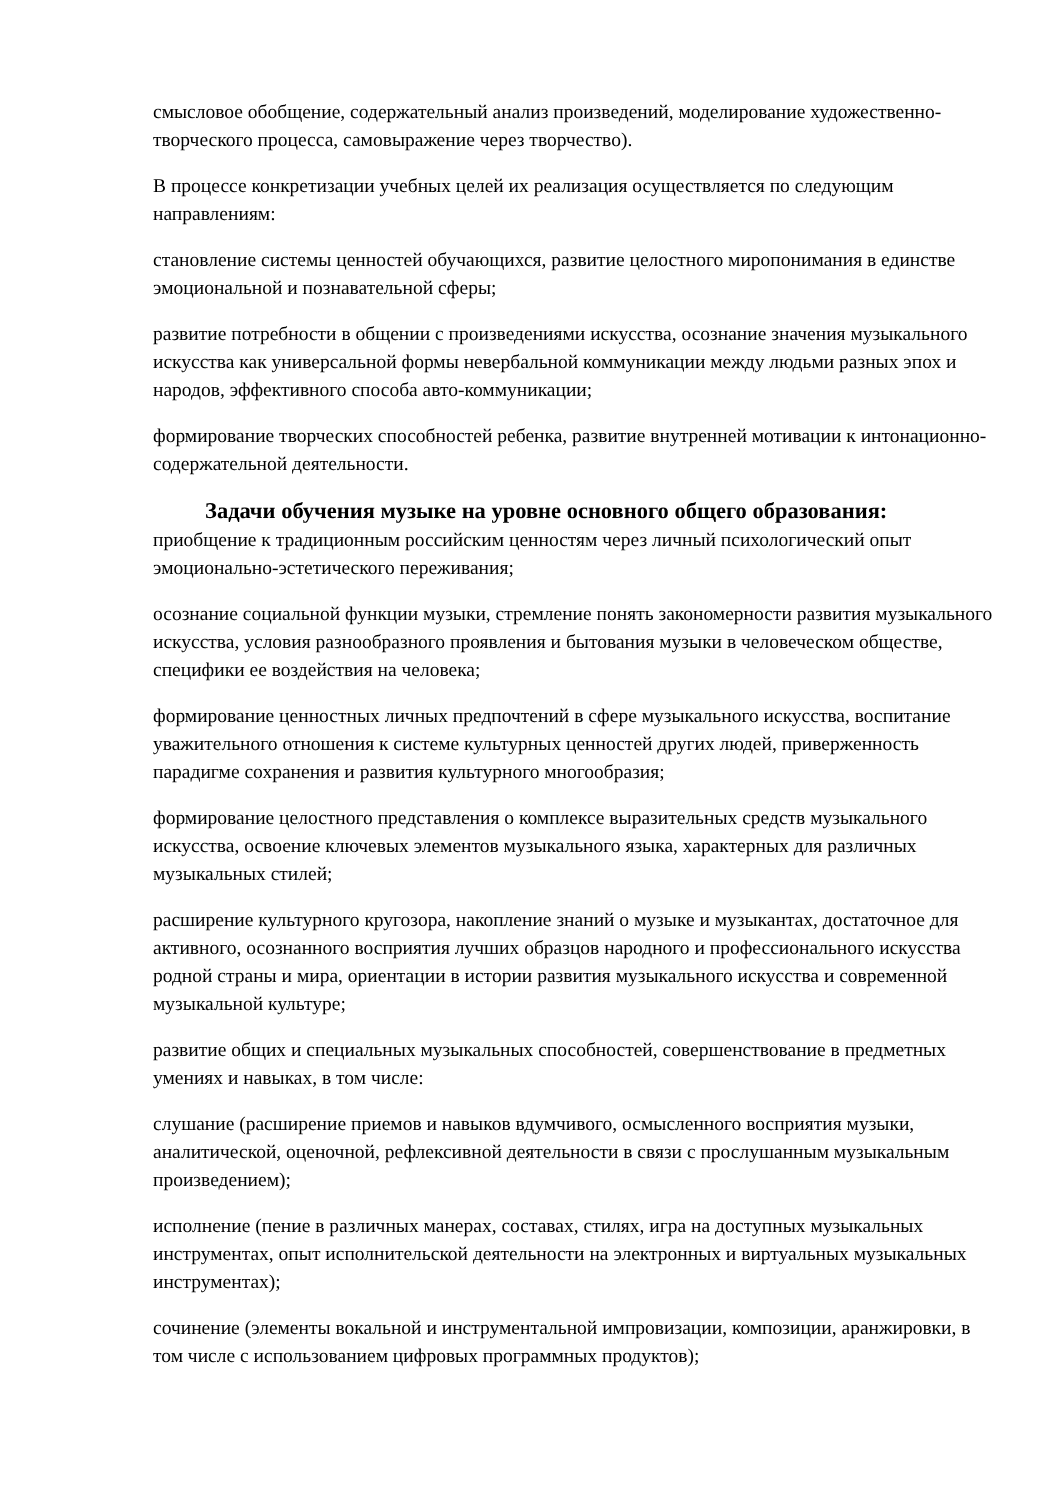смысловое обобщение, содержательный анализ произведений, моделирование художественно-творческого процесса, самовыражение через творчество).
В процессе конкретизации учебных целей их реализация осуществляется по следующим направлениям:
становление системы ценностей обучающихся, развитие целостного миропонимания в единстве эмоциональной и познавательной сферы;
развитие потребности в общении с произведениями искусства, осознание значения музыкального искусства как универсальной формы невербальной коммуникации между людьми разных эпох и народов, эффективного способа авто-коммуникации;
формирование творческих способностей ребенка, развитие внутренней мотивации к интонационно-содержательной деятельности.
Задачи обучения музыке на уровне основного общего образования:
приобщение к традиционным российским ценностям через личный психологический опыт эмоционально-эстетического переживания;
осознание социальной функции музыки, стремление понять закономерности развития музыкального искусства, условия разнообразного проявления и бытования музыки в человеческом обществе, специфики ее воздействия на человека;
формирование ценностных личных предпочтений в сфере музыкального искусства, воспитание уважительного отношения к системе культурных ценностей других людей, приверженность парадигме сохранения и развития культурного многообразия;
формирование целостного представления о комплексе выразительных средств музыкального искусства, освоение ключевых элементов музыкального языка, характерных для различных музыкальных стилей;
расширение культурного кругозора, накопление знаний о музыке и музыкантах, достаточное для активного, осознанного восприятия лучших образцов народного и профессионального искусства родной страны и мира, ориентации в истории развития музыкального искусства и современной музыкальной культуре;
развитие общих и специальных музыкальных способностей, совершенствование в предметных умениях и навыках, в том числе:
слушание (расширение приемов и навыков вдумчивого, осмысленного восприятия музыки, аналитической, оценочной, рефлексивной деятельности в связи с прослушанным музыкальным произведением);
исполнение (пение в различных манерах, составах, стилях, игра на доступных музыкальных инструментах, опыт исполнительской деятельности на электронных и виртуальных музыкальных инструментах);
сочинение (элементы вокальной и инструментальной импровизации, композиции, аранжировки, в том числе с использованием цифровых программных продуктов);